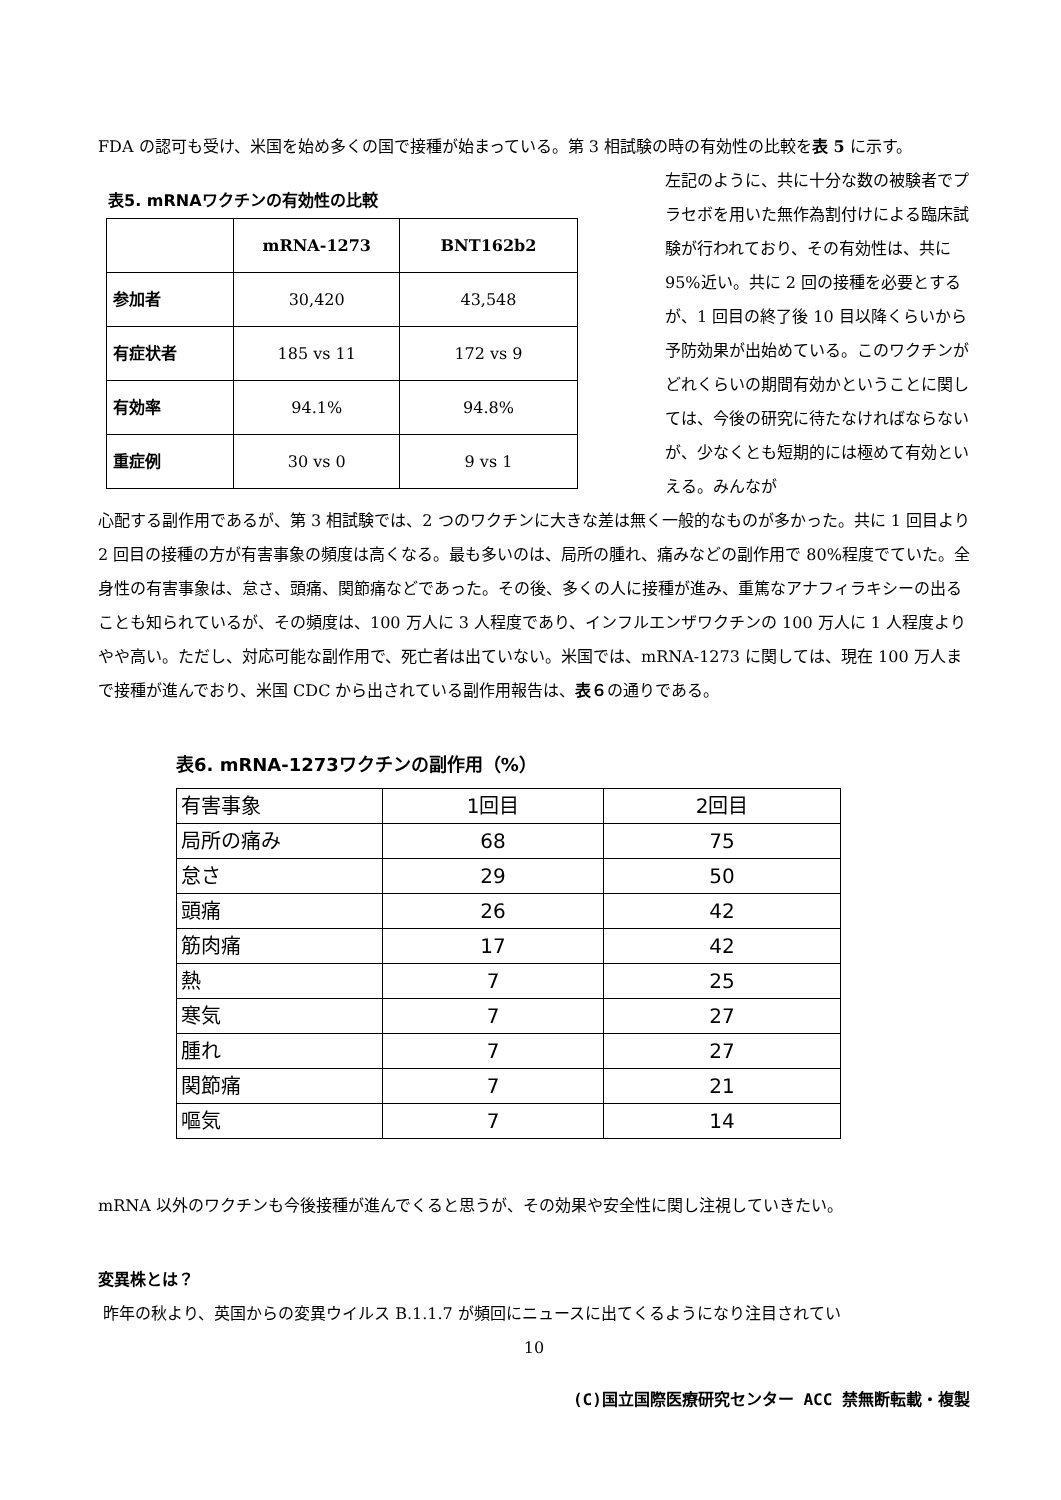FDA の認可も受け、米国を始め多くの国で接種が始まっている。第 3 相試験の時の有効性の比較を表 5 に示す。
表5. mRNAワクチンの有効性の比較
| | mRNA-1273 | BNT162b2 |
| 参加者 | 30,420 | 43,548 |
| 有症状者 | 185 vs 11 | 172 vs 9 |
| 有効率 | 94.1% | 94.8% |
| 重症例 | 30 vs 0 | 9 vs 1 |
左記のように、共に十分な数の被験者でプラセボを用いた無作為割付けによる臨床試験が行われており、その有効性は、共に 95%近い。共に 2 回の接種を必要とするが、1 回目の終了後 10 目以降くらいから予防効果が出始めている。このワクチンがどれくらいの期間有効かということに関しては、今後の研究に待たなければならないが、少なくとも短期的には極めて有効といえる。みんなが
心配する副作用であるが、第 3 相試験では、2 つのワクチンに大きな差は無く一般的なものが多かった。共に 1 回目より 2 回目の接種の方が有害事象の頻度は高くなる。最も多いのは、局所の腫れ、痛みなどの副作用で 80%程度でていた。全身性の有害事象は、怠さ、頭痛、関節痛などであった。その後、多くの人に接種が進み、重篤なアナフィラキシーの出ることも知られているが、その頻度は、100 万人に 3 人程度であり、インフルエンザワクチンの 100 万人に 1 人程度よりやや高い。ただし、対応可能な副作用で、死亡者は出ていない。米国では、mRNA-1273 に関しては、現在 100 万人まで接種が進んでおり、米国 CDC から出されている副作用報告は、表６の通りである。
表6. mRNA-1273ワクチンの副作用（%）
| 有害事象 | 1回目 | 2回目 |
| 局所の痛み | 68 | 75 |
| 怠さ | 29 | 50 |
| 頭痛 | 26 | 42 |
| 筋肉痛 | 17 | 42 |
| 熱 | 7 | 25 |
| 寒気 | 7 | 27 |
| 腫れ | 7 | 27 |
| 関節痛 | 7 | 21 |
| 嘔気 | 7 | 14 |
mRNA 以外のワクチンも今後接種が進んでくると思うが、その効果や安全性に関し注視していきたい。
変異株とは？
昨年の秋より、英国からの変異ウイルス B.1.1.7 が頻回にニュースに出てくるようになり注目されてい
10
(C)国立国際医療研究センター ACC 禁無断転載・複製